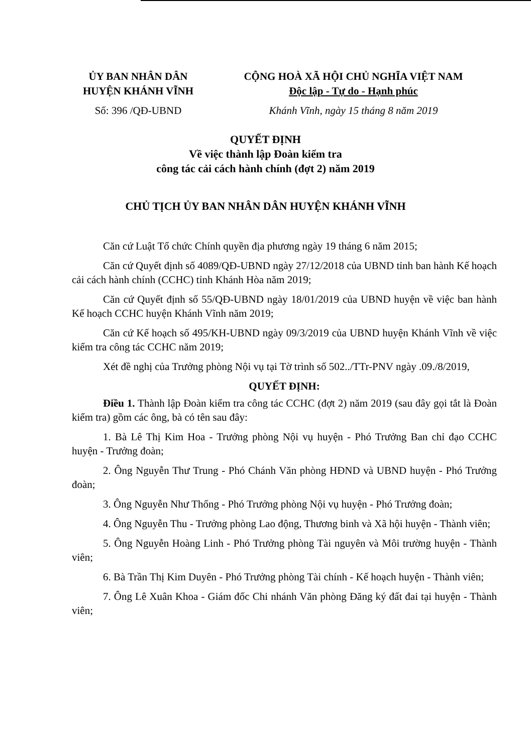ỦY BAN NHÂN DÂN
HUYỆN KHÁNH VĨNH
CỘNG HOÀ XÃ HỘI CHỦ NGHĨA VIỆT NAM
Độc lập - Tự do - Hạnh phúc
Số: 396 /QĐ-UBND Khánh Vĩnh, ngày 15 tháng 8 năm 2019
QUYẾT ĐỊNH
Về việc thành lập Đoàn kiểm tra
công tác cải cách hành chính (đợt 2) năm 2019
CHỦ TỊCH ỦY BAN NHÂN DÂN HUYỆN KHÁNH VĨNH
Căn cứ Luật Tổ chức Chính quyền địa phương ngày 19 tháng 6 năm 2015;
Căn cứ Quyết định số 4089/QĐ-UBND ngày 27/12/2018 của UBND tỉnh ban hành Kế hoạch cải cách hành chính (CCHC) tỉnh Khánh Hòa năm 2019;
Căn cứ Quyết định số 55/QĐ-UBND ngày 18/01/2019 của UBND huyện về việc ban hành Kế hoạch CCHC huyện Khánh Vĩnh năm 2019;
Căn cứ Kế hoạch số 495/KH-UBND ngày 09/3/2019 của UBND huyện Khánh Vĩnh về việc kiểm tra công tác CCHC năm 2019;
Xét đề nghị của Trưởng phòng Nội vụ tại Tờ trình số 502../TTr-PNV ngày .09./8/2019,
QUYẾT ĐỊNH:
Điều 1. Thành lập Đoàn kiểm tra công tác CCHC (đợt 2) năm 2019 (sau đây gọi tắt là Đoàn kiểm tra) gồm các ông, bà có tên sau đây:
1. Bà Lê Thị Kim Hoa - Trưởng phòng Nội vụ huyện - Phó Trưởng Ban chỉ đạo CCHC huyện - Trưởng đoàn;
2. Ông Nguyễn Thư Trung - Phó Chánh Văn phòng HĐND và UBND huyện - Phó Trưởng đoàn;
3. Ông Nguyễn Như Thống - Phó Trưởng phòng Nội vụ huyện - Phó Trưởng đoàn;
4. Ông Nguyễn Thu - Trưởng phòng Lao động, Thương binh và Xã hội huyện - Thành viên;
5. Ông Nguyễn Hoàng Linh - Phó Trưởng phòng Tài nguyên và Môi trường huyện - Thành viên;
6. Bà Trần Thị Kim Duyên - Phó Trưởng phòng Tài chính - Kế hoạch huyện - Thành viên;
7. Ông Lê Xuân Khoa - Giám đốc Chi nhánh Văn phòng Đăng ký đất đai tại huyện - Thành viên;